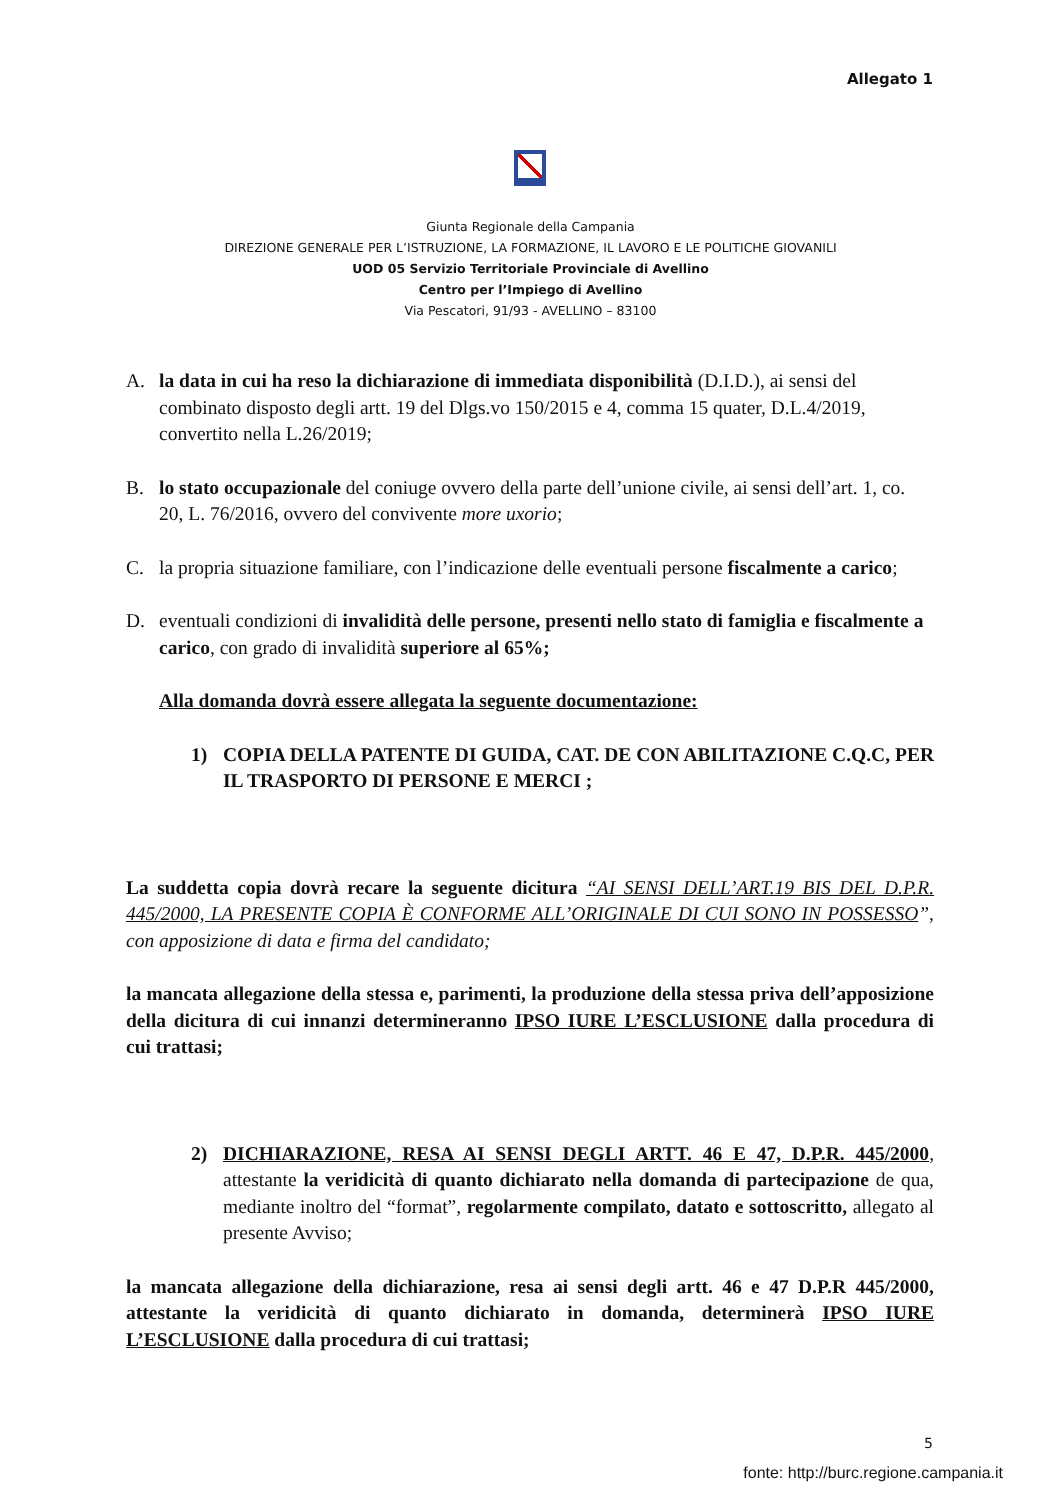Allegato 1
Giunta Regionale della Campania
DIREZIONE GENERALE PER L’ISTRUZIONE, LA FORMAZIONE, IL LAVORO E LE POLITICHE GIOVANILI
UOD 05 Servizio Territoriale Provinciale di Avellino
Centro per l’Impiego di Avellino
Via Pescatori, 91/93 - AVELLINO – 83100
A. la data in cui ha reso la dichiarazione di immediata disponibilità (D.I.D.), ai sensi del combinato disposto degli artt. 19 del Dlgs.vo 150/2015 e 4, comma 15 quater, D.L.4/2019, convertito nella L.26/2019;
B. lo stato occupazionale del coniuge ovvero della parte dell’unione civile, ai sensi dell’art. 1, co. 20, L. 76/2016, ovvero del convivente more uxorio;
C. la propria situazione familiare, con l’indicazione delle eventuali persone fiscalmente a carico;
D. eventuali condizioni di invalidità delle persone, presenti nello stato di famiglia e fiscalmente a carico, con grado di invalidità superiore al 65%;
Alla domanda dovrà essere allegata la seguente documentazione:
1) COPIA DELLA PATENTE DI GUIDA, CAT. DE CON ABILITAZIONE C.Q.C, PER IL TRASPORTO DI PERSONE E MERCI ;
La suddetta copia dovrà recare la seguente dicitura “AI SENSI DELL’ART.19 BIS DEL D.P.R. 445/2000, LA PRESENTE COPIA È CONFORME ALL’ORIGINALE DI CUI SONO IN POSSESSO”, con apposizione di data e firma del candidato;
la mancata allegazione della stessa e, parimenti, la produzione della stessa priva dell’apposizione della dicitura di cui innanzi determineranno IPSO IURE L’ESCLUSIONE dalla procedura di cui trattasi;
2) DICHIARAZIONE, RESA AI SENSI DEGLI ARTT. 46 E 47, D.P.R. 445/2000, attestante la veridicità di quanto dichiarato nella domanda di partecipazione de qua, mediante inoltro del “format”, regolarmente compilato, datato e sottoscritto, allegato al presente Avviso;
la mancata allegazione della dichiarazione, resa ai sensi degli artt. 46 e 47 D.P.R 445/2000, attestante la veridicità di quanto dichiarato in domanda, determinerà IPSO IURE L’ESCLUSIONE dalla procedura di cui trattasi;
5
fonte: http://burc.regione.campania.it